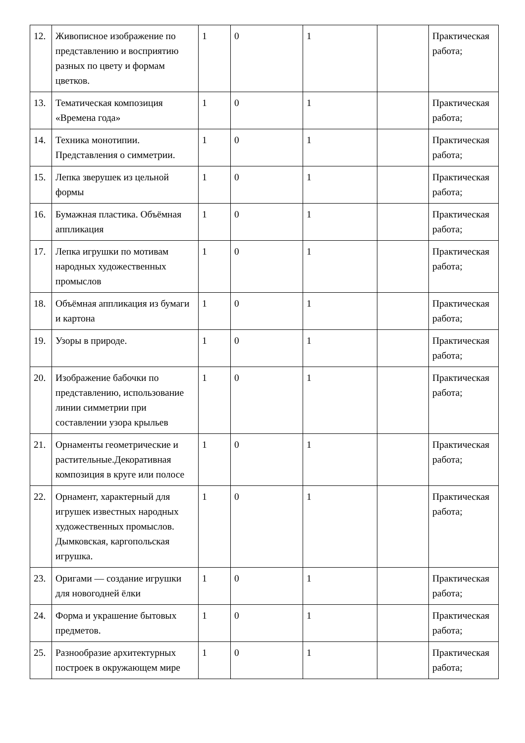| 12. | Живописное изображение по представлению и восприятию разных по цвету и формам цветков. | 1 | 0 | 1 | | Практическая работа; |
| 13. | Тематическая композиция «Времена года» | 1 | 0 | 1 | | Практическая работа; |
| 14. | Техника монотипии. Представления о симметрии. | 1 | 0 | 1 | | Практическая работа; |
| 15. | Лепка зверушек из цельной формы | 1 | 0 | 1 | | Практическая работа; |
| 16. | Бумажная пластика. Объёмная аппликация | 1 | 0 | 1 | | Практическая работа; |
| 17. | Лепка игрушки по мотивам народных художественных промыслов | 1 | 0 | 1 | | Практическая работа; |
| 18. | Объёмная аппликация из бумаги и картона | 1 | 0 | 1 | | Практическая работа; |
| 19. | Узоры в природе. | 1 | 0 | 1 | | Практическая работа; |
| 20. | Изображение бабочки по представлению, использование линии симметрии при составлении узора крыльев | 1 | 0 | 1 | | Практическая работа; |
| 21. | Орнаменты геометрические и растительные.Декоративная композиция в круге или полосе | 1 | 0 | 1 | | Практическая работа; |
| 22. | Орнамент, характерный для игрушек известных народных художественных промыслов. Дымковская, каргопольская игрушка. | 1 | 0 | 1 | | Практическая работа; |
| 23. | Оригами — создание игрушки для новогодней ёлки | 1 | 0 | 1 | | Практическая работа; |
| 24. | Форма и украшение бытовых предметов. | 1 | 0 | 1 | | Практическая работа; |
| 25. | Разнообразие архитектурных построек в окружающем мире | 1 | 0 | 1 | | Практическая работа; |